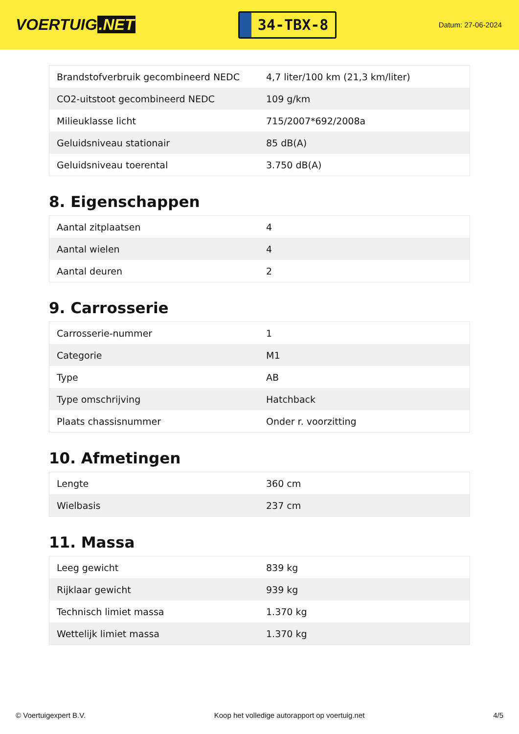VOERTUIG.NET
34-TBX-8
Datum: 27-06-2024
| Brandstofverbruik gecombineerd NEDC | 4,7 liter/100 km (21,3 km/liter) |
| CO2-uitstoot gecombineerd NEDC | 109 g/km |
| Milieuklasse licht | 715/2007*692/2008a |
| Geluidsniveau stationair | 85 dB(A) |
| Geluidsniveau toerental | 3.750 dB(A) |
8. Eigenschappen
| Aantal zitplaatsen | 4 |
| Aantal wielen | 4 |
| Aantal deuren | 2 |
9. Carrosserie
| Carrosserie-nummer | 1 |
| Categorie | M1 |
| Type | AB |
| Type omschrijving | Hatchback |
| Plaats chassisnummer | Onder r. voorzitting |
10. Afmetingen
| Lengte | 360 cm |
| Wielbasis | 237 cm |
11. Massa
| Leeg gewicht | 839 kg |
| Rijklaar gewicht | 939 kg |
| Technisch limiet massa | 1.370 kg |
| Wettelijk limiet massa | 1.370 kg |
© Voertuigexpert B.V. Koop het volledige autorapport op voertuig.net 4/5